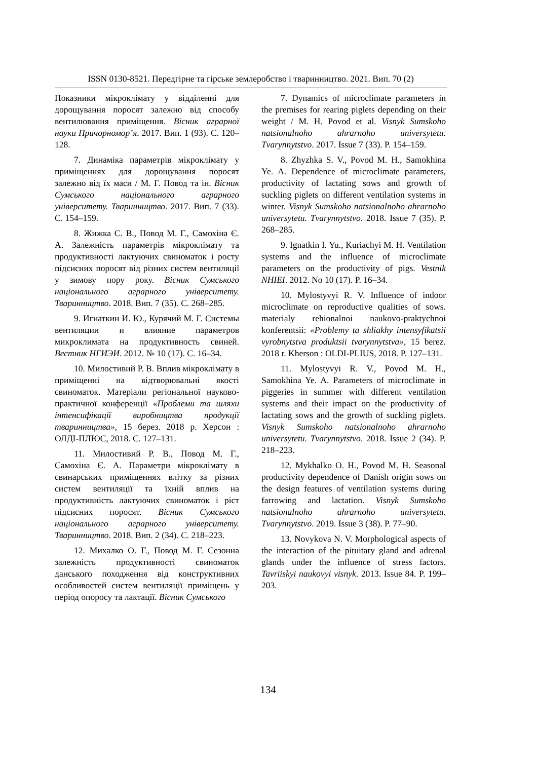ISSN 0130-8521. Передгірне та гірське землеробство і тваринництво. 2021. Вип. 70 (2)
Показники мікроклімату у відділенні для дорощування поросят залежно від способу вентилювання приміщення. Вісник аграрної науки Причорномор’я. 2017. Вип. 1 (93). С. 120–128.
7. Динаміка параметрів мікроклімату у приміщеннях для дорощування поросят залежно від їх маси / М. Г. Повод та ін. Вісник Сумського національного аграрного університету. Тваринництво. 2017. Вип. 7 (33). С. 154–159.
8. Жижка С. В., Повод М. Г., Самохіна Є. А. Залежність параметрів мікроклімату та продуктивності лактуючих свиноматок і росту підсисних поросят від різних систем вентиляції у зимову пору року. Вісник Сумського національного аграрного університету. Тваринництво. 2018. Вип. 7 (35). С. 268–285.
9. Игнаткин И. Ю., Курячий М. Г. Системы вентиляции и влияние параметров микроклимата на продуктивность свиней. Вестник НГИЭИ. 2012. № 10 (17). С. 16–34.
10. Милостивий Р. В. Вплив мікроклімату в приміщенні на відтворювальні якості свиноматок. Матеріали регіональної науково-практичної конференції «Проблеми та шляхи інтенсифікації виробництва продукції тваринництва», 15 берез. 2018 р. Херсон : ОЛДІ-ПЛЮС, 2018. С. 127–131.
11. Милостивий Р. В., Повод М. Г., Самохіна Є. А. Параметри мікроклімату в свинарських приміщеннях влітку за різних систем вентиляції та їхній вплив на продуктивність лактуючих свиноматок і ріст підсисних поросят. Вісник Сумського національного аграрного університету. Тваринництво. 2018. Вип. 2 (34). С. 218–223.
12. Михалко О. Г., Повод М. Г. Сезонна залежність продуктивності свиноматок данського походження від конструктивних особливостей систем вентиляції приміщень у період опоросу та лактації. Вісник Сумського
7. Dynamics of microclimate parameters in the premises for rearing piglets depending on their weight / M. H. Povod et al. Visnyk Sumskoho natsionalnoho ahrarnoho universytetu. Tvarynnytstvo. 2017. Issue 7 (33). P. 154–159.
8. Zhyzhka S. V., Povod M. H., Samokhina Ye. A. Dependence of microclimate parameters, productivity of lactating sows and growth of suckling piglets on different ventilation systems in winter. Visnyk Sumskoho natsionalnoho ahrarnoho universytetu. Tvarynnytstvo. 2018. Issue 7 (35). P. 268–285.
9. Ignatkin I. Yu., Kuriachyi M. H. Ventilation systems and the influence of microclimate parameters on the productivity of pigs. Vestnik NHIEI. 2012. No 10 (17). P. 16–34.
10. Mylostyvyi R. V. Influence of indoor microclimate on reproductive qualities of sows. materialy rehionalnoi naukovo-praktychnoi konferentsii: «Problemy ta shliakhy intensyfikatsii vyrobnytstva produktsii tvarynnytstva», 15 berez. 2018 r. Kherson : OLDI-PLIUS, 2018. P. 127–131.
11. Mylostyvyi R. V., Povod M. H., Samokhina Ye. A. Parameters of microclimate in piggeries in summer with different ventilation systems and their impact on the productivity of lactating sows and the growth of suckling piglets. Visnyk Sumskoho natsionalnoho ahrarnoho universytetu. Tvarynnytstvo. 2018. Issue 2 (34). P. 218–223.
12. Mykhalko O. H., Povod M. H. Seasonal productivity dependence of Danish origin sows on the design features of ventilation systems during farrowing and lactation. Visnyk Sumskoho natsionalnoho ahrarnoho universytetu. Tvarynnytstvo. 2019. Issue 3 (38). P. 77–90.
13. Novykova N. V. Morphological aspects of the interaction of the pituitary gland and adrenal glands under the influence of stress factors. Tavriiskyi naukovyi visnyk. 2013. Issue 84. P. 199–203.
134